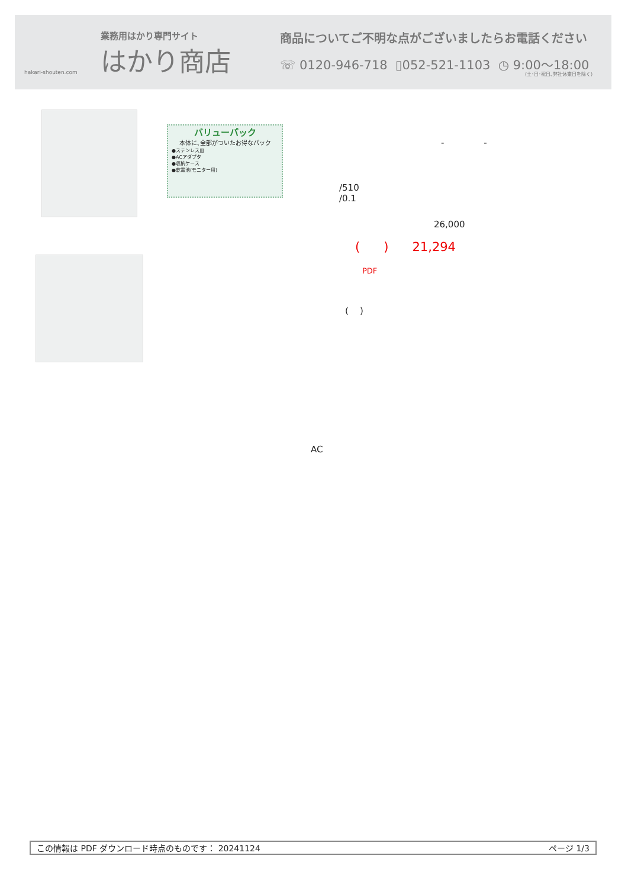業務用はかり専門サイト
はかり商店
hakari-shouten.com
商品についてご不明な点がございましたらお電話ください
☏ 0120-946-718 ▯052-521-1103 ◷ 9:00〜18:00
(土･日･祝日､弊社休業日を除く)
バリューパック
本体に､全部がついたお得なパック
●ステンレス皿
●ACアダプタ
●収納ケース
●乾電池(モニター用)
- -
/510
/0.1
26,000
( ) 21,294
PDF
( )
AC
この情報は PDF ダウンロード時点のものです： 20241124 ページ 1/3